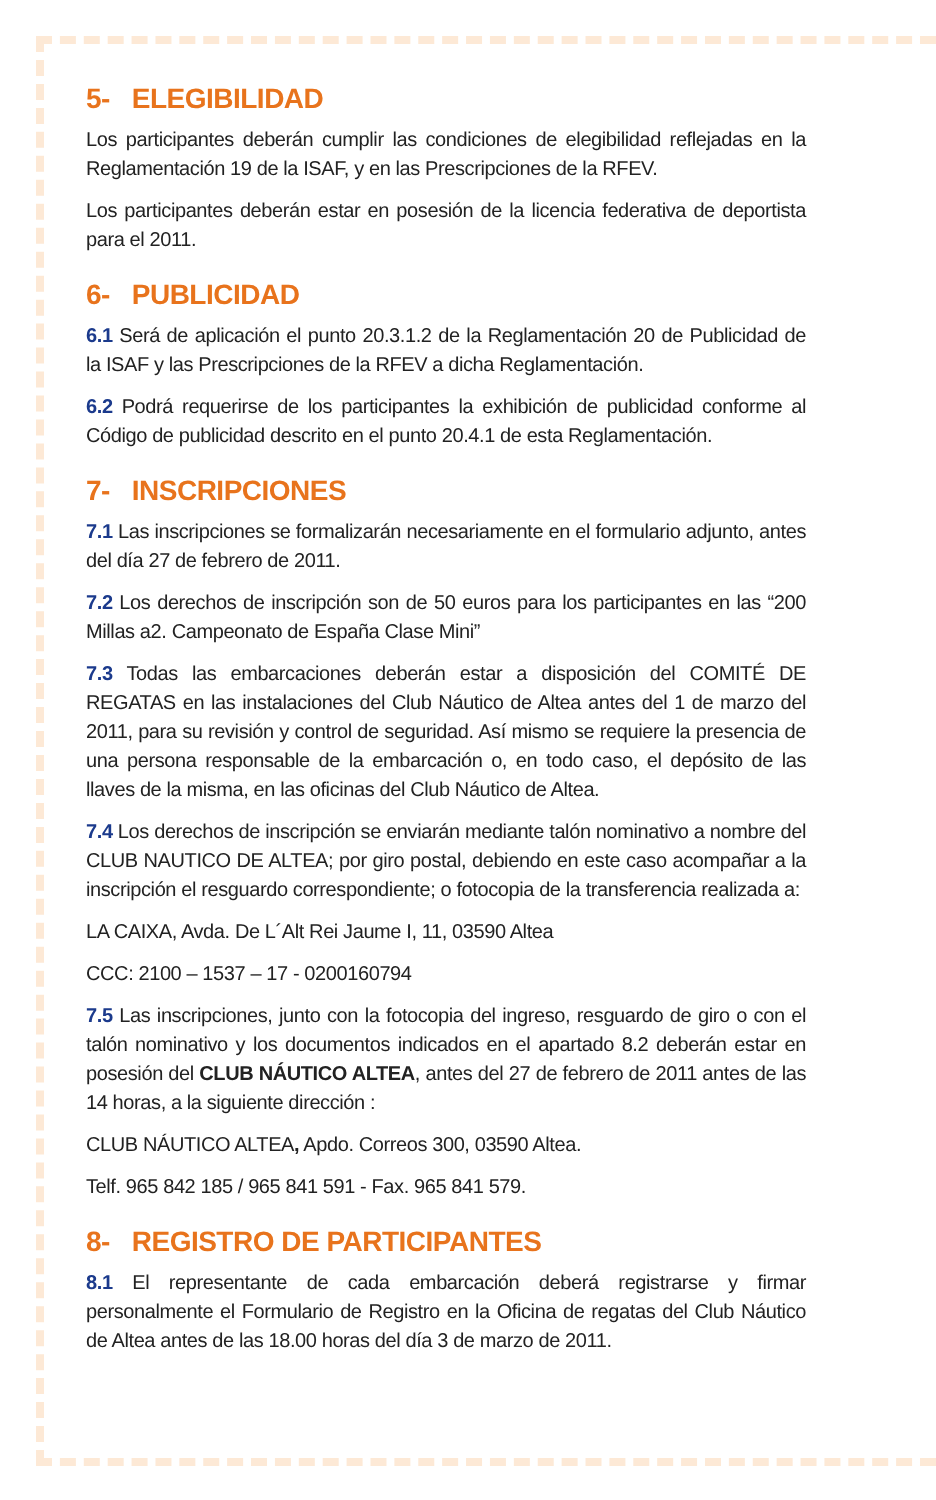5- ELEGIBILIDAD
Los participantes deberán cumplir las condiciones de elegibilidad reflejadas en la Reglamentación 19 de la ISAF, y en las Prescripciones de la RFEV.
Los participantes deberán estar en posesión de la licencia federativa de deportista para el 2011.
6- PUBLICIDAD
6.1 Será de aplicación el punto 20.3.1.2 de la Reglamentación 20 de Publicidad de la ISAF y las Prescripciones de la RFEV a dicha Reglamentación.
6.2 Podrá requerirse de los participantes la exhibición de publicidad conforme al Código de publicidad descrito en el punto 20.4.1 de esta Reglamentación.
7- INSCRIPCIONES
7.1 Las inscripciones se formalizarán necesariamente en el formulario adjunto, antes del día 27 de febrero de 2011.
7.2 Los derechos de inscripción son de 50 euros para los participantes en las “200 Millas a2. Campeonato de España Clase Mini”
7.3 Todas las embarcaciones deberán estar a disposición del COMITÉ DE REGATAS en las instalaciones del Club Náutico de Altea antes del 1 de marzo del 2011, para su revisión y control de seguridad. Así mismo se requiere la presencia de una persona responsable de la embarcación o, en todo caso, el depósito de las llaves de la misma, en las oficinas del Club Náutico de Altea.
7.4 Los derechos de inscripción se enviarán mediante talón nominativo a nombre del CLUB NAUTICO DE ALTEA; por giro postal, debiendo en este caso acompañar a la inscripción el resguardo correspondiente; o fotocopia de la transferencia realizada a:
LA CAIXA, Avda. De L´Alt Rei Jaume I, 11, 03590 Altea
CCC: 2100 – 1537 – 17 - 0200160794
7.5 Las inscripciones, junto con la fotocopia del ingreso, resguardo de giro o con el talón nominativo y los documentos indicados en el apartado 8.2 deberán estar en posesión del CLUB NÁUTICO ALTEA, antes del 27 de febrero de 2011 antes de las 14 horas, a la siguiente dirección :
CLUB NÁUTICO ALTEA, Apdo. Correos 300, 03590 Altea.
Telf. 965 842 185 / 965 841 591 - Fax. 965 841 579.
8- REGISTRO DE PARTICIPANTES
8.1 El representante de cada embarcación deberá registrarse y firmar personalmente el Formulario de Registro en la Oficina de regatas del Club Náutico de Altea antes de las 18.00 horas del día 3 de marzo de 2011.